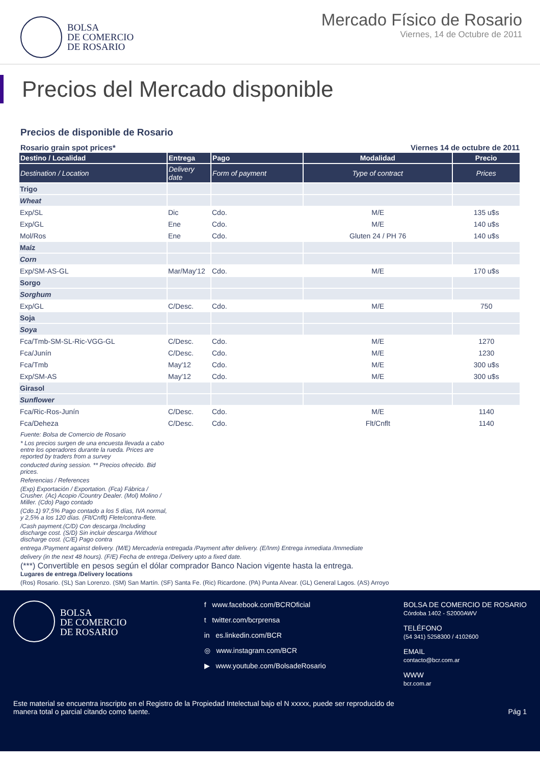BOLSA
DE COMERCIO
DE ROSARIO
Mercado Físico de Rosario
Viernes, 14 de Octubre de 2011
Precios del Mercado disponible
Precios de disponible de Rosario
Rosario grain spot prices* Viernes 14 de octubre de 2011
| Destino / Localidad | Entrega | Pago | Modalidad | Precio |
| --- | --- | --- | --- | --- |
| Destination / Location | Delivery date | Form of payment | Type of contract | Prices |
| Trigo | | | | |
| Wheat | | | | |
| Exp/SL | Dic | Cdo. | M/E | 135 u$s |
| Exp/GL | Ene | Cdo. | M/E | 140 u$s |
| Mol/Ros | Ene | Cdo. | Gluten 24 / PH 76 | 140 u$s |
| Maíz | | | | |
| Corn | | | | |
| Exp/SM-AS-GL | Mar/May'12 | Cdo. | M/E | 170 u$s |
| Sorgo | | | | |
| Sorghum | | | | |
| Exp/GL | C/Desc. | Cdo. | M/E | 750 |
| Soja | | | | |
| Soya | | | | |
| Fca/Tmb-SM-SL-Ric-VGG-GL | C/Desc. | Cdo. | M/E | 1270 |
| Fca/Junín | C/Desc. | Cdo. | M/E | 1230 |
| Fca/Tmb | May'12 | Cdo. | M/E | 300 u$s |
| Exp/SM-AS | May'12 | Cdo. | M/E | 300 u$s |
| Girasol | | | | |
| Sunflower | | | | |
| Fca/Ric-Ros-Junín | C/Desc. | Cdo. | M/E | 1140 |
| Fca/Deheza | C/Desc. | Cdo. | Flt/Cnflt | 1140 |
Fuente: Bolsa de Comercio de Rosario
* Los precios surgen de una encuesta llevada a cabo entre los operadores durante la rueda. Prices are reported by traders from a survey
conducted during session. ** Precios ofrecido. Bid prices.
Referencias / References
(Exp) Exportación / Exportation. (Fca) Fábrica / Crusher. (Ac) Acopio /Country Dealer. (Mol) Molino / Miller. (Cdo) Pago contado
(Cdo.1) 97,5% Pago contado a los 5 días, IVA normal, y 2,5% a los 120 días. (Flt/Cnflt) Flete/contra-flete.
/Cash payment.(C/D) Con descarga /Including discharge cost. (S/D) Sin incluir descarga /Without discharge cost. (C/E) Pago contra
entrega /Payment against delivery. (M/E) Mercadería entregada /Payment after delivery. (E/Inm) Entrega inmediata /Immediate
delivery (in the next 48 hours). (F/E) Fecha de entrega /Delivery upto a fixed date.
(***) Convertible en pesos según el dólar comprador Banco Nacion vigente hasta la entrega.
Lugares de entrega /Delivery locations
(Ros) Rosario. (SL) San Lorenzo. (SM) San Martín. (SF) Santa Fe. (Ric) Ricardone. (PA) Punta Alvear. (GL) General Lagos. (AS) Arroyo
BOLSA
DE COMERCIO
DE ROSARIO
f www.facebook.com/BCROficial
t twitter.com/bcrprensa
in es.linkedin.com/BCR
◎ www.instagram.com/BCR
▶ www.youtube.com/BolsadeRosario
BOLSA DE COMERCIO DE ROSARIO
Córdoba 1402 - S2000AWV
TELÉFONO
(54 341) 5258300 / 4102600
EMAIL
contacto@bcr.com.ar
WWW
bcr.com.ar
Este material se encuentra inscripto en el Registro de la Propiedad Intelectual bajo el N xxxxx, puede ser reproducido de
manera total o parcial citando como fuente. Pág 1